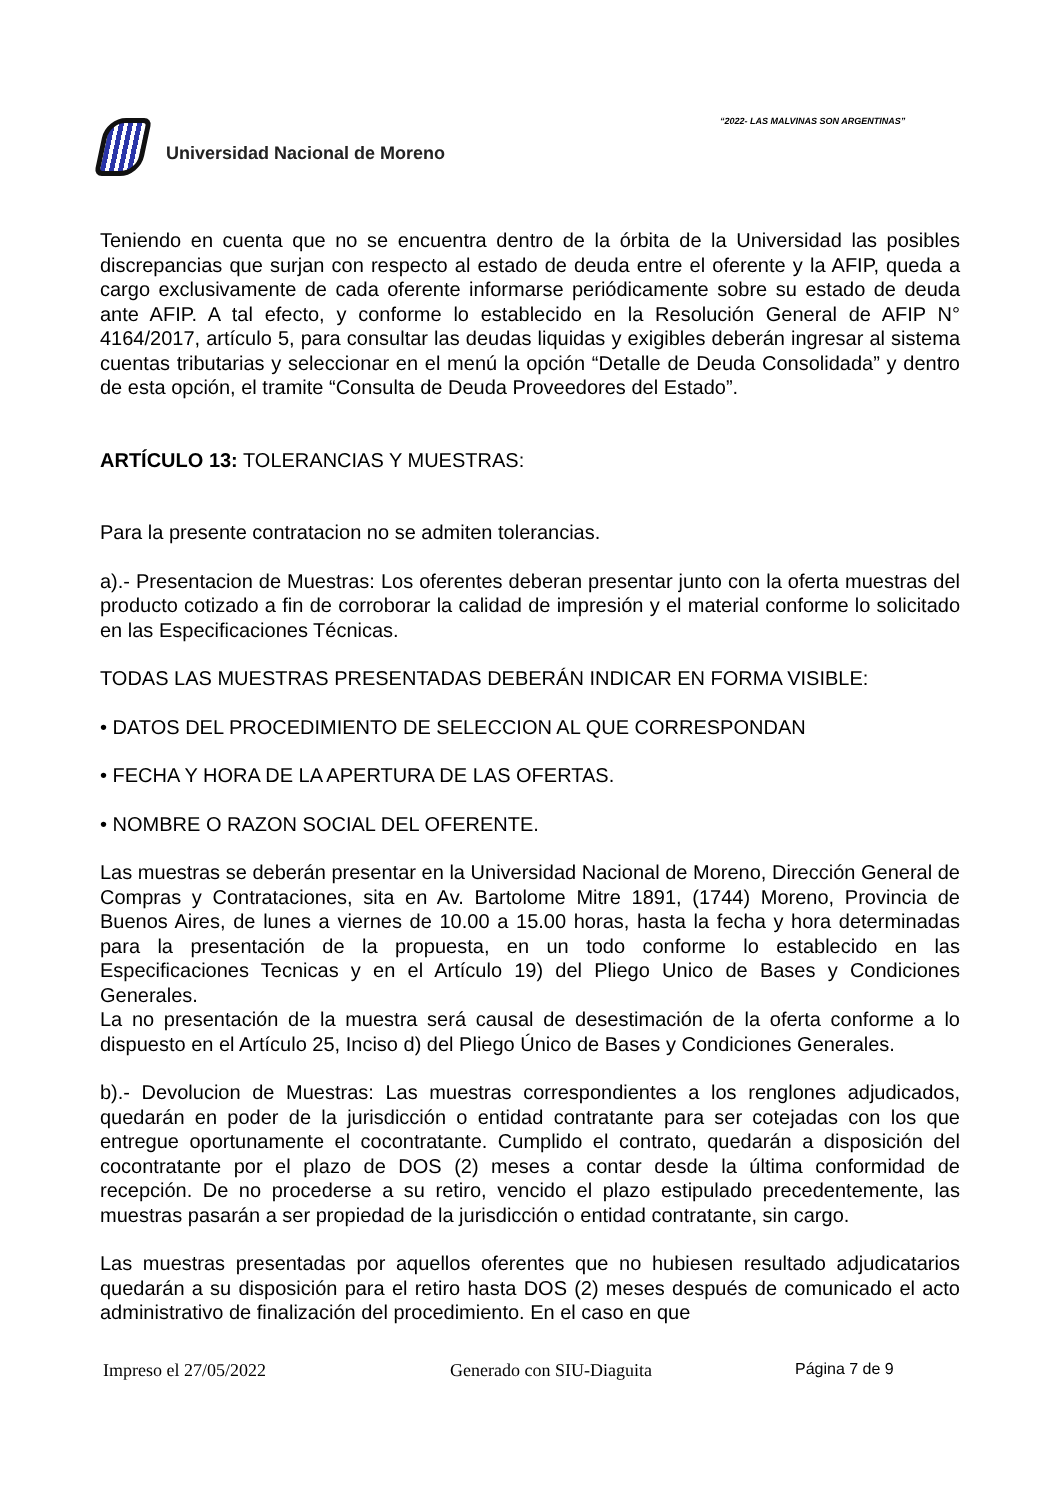“2022- LAS MALVINAS SON ARGENTINAS”
Universidad Nacional de Moreno
Teniendo en cuenta que no se encuentra dentro de la órbita de la Universidad las posibles discrepancias que surjan con respecto al estado de deuda entre el oferente y la AFIP, queda a cargo exclusivamente de cada oferente informarse periódicamente sobre su estado de deuda ante AFIP. A tal efecto, y conforme lo establecido en la Resolución General de AFIP N° 4164/2017, artículo 5, para consultar las deudas liquidas y exigibles deberán ingresar al sistema cuentas tributarias y seleccionar en el menú la opción “Detalle de Deuda Consolidada” y dentro de esta opción, el tramite “Consulta de Deuda Proveedores del Estado”.
ARTÍCULO 13: TOLERANCIAS Y MUESTRAS:
Para la presente contratacion no se admiten tolerancias.
a).- Presentacion de Muestras: Los oferentes deberan presentar junto con la oferta muestras del producto cotizado a fin de corroborar la calidad de impresión y el material conforme lo solicitado en las Especificaciones Técnicas.
TODAS LAS MUESTRAS PRESENTADAS DEBERÁN INDICAR EN FORMA VISIBLE:
• DATOS DEL PROCEDIMIENTO DE SELECCION AL QUE CORRESPONDAN
• FECHA Y HORA DE LA APERTURA DE LAS OFERTAS.
• NOMBRE O RAZON SOCIAL DEL OFERENTE.
Las muestras se deberán presentar en la Universidad Nacional de Moreno, Dirección General de Compras y Contrataciones, sita en Av. Bartolome Mitre 1891, (1744) Moreno, Provincia de Buenos Aires, de lunes a viernes de 10.00 a 15.00 horas, hasta la fecha y hora determinadas para la presentación de la propuesta, en un todo conforme lo establecido en las Especificaciones Tecnicas y en el Artículo 19) del Pliego Unico de Bases y Condiciones Generales.
La no presentación de la muestra será causal de desestimación de la oferta conforme a lo dispuesto en el Artículo 25, Inciso d) del Pliego Único de Bases y Condiciones Generales.
b).- Devolucion de Muestras: Las muestras correspondientes a los renglones adjudicados, quedarán en poder de la jurisdicción o entidad contratante para ser cotejadas con los que entregue oportunamente el cocontratante. Cumplido el contrato, quedarán a disposición del cocontratante por el plazo de DOS (2) meses a contar desde la última conformidad de recepción. De no procederse a su retiro, vencido el plazo estipulado precedentemente, las muestras pasarán a ser propiedad de la jurisdicción o entidad contratante, sin cargo.
Las muestras presentadas por aquellos oferentes que no hubiesen resultado adjudicatarios quedarán a su disposición para el retiro hasta DOS (2) meses después de comunicado el acto administrativo de finalización del procedimiento. En el caso en que
Impreso el 27/05/2022 Generado con SIU-Diaguita Página 7 de 9